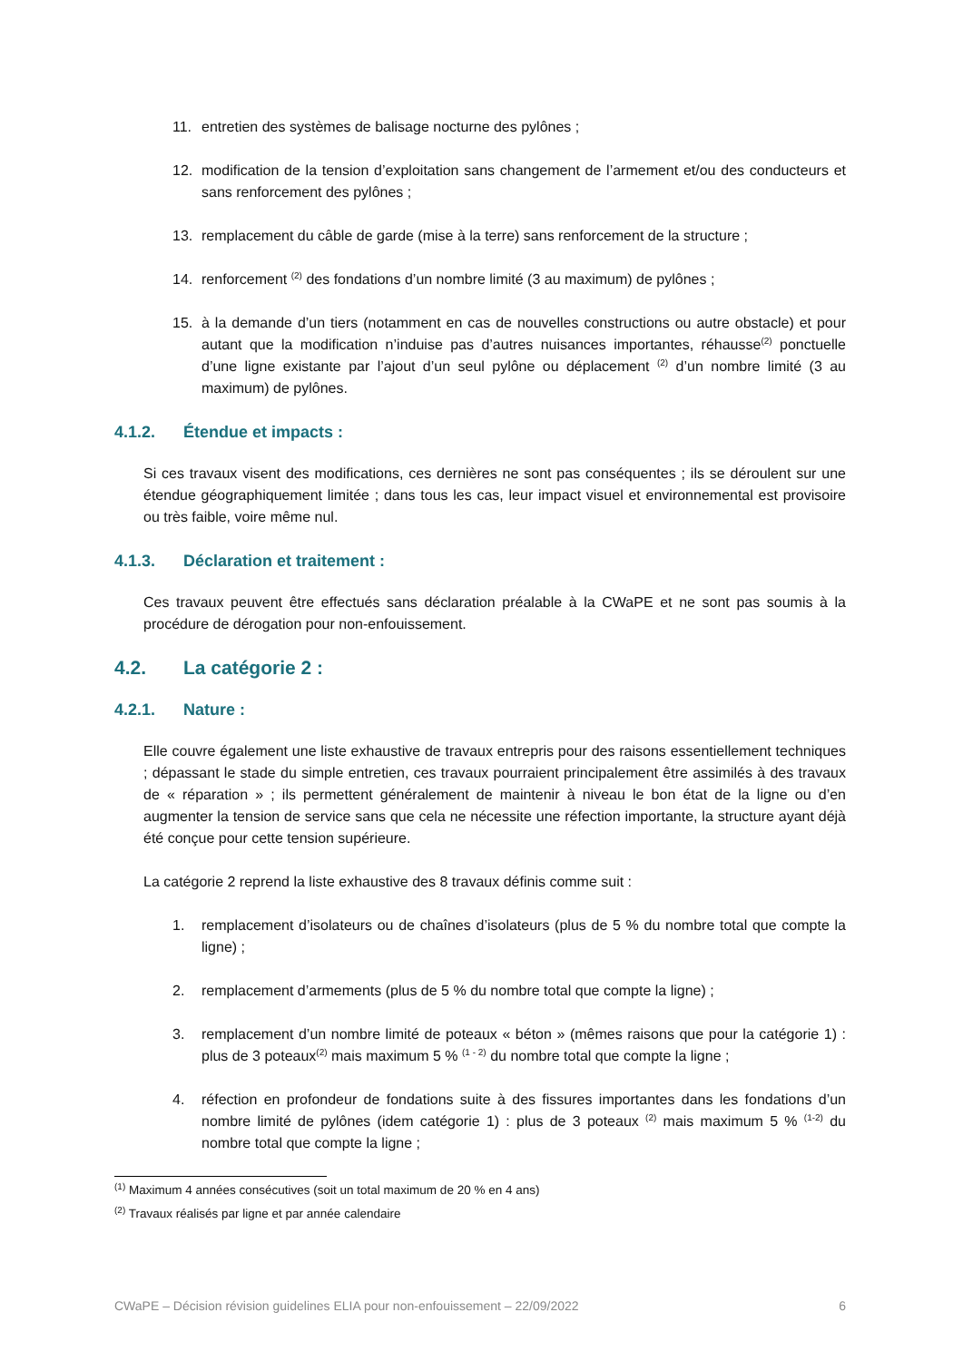11. entretien des systèmes de balisage nocturne des pylônes ;
12. modification de la tension d’exploitation sans changement de l’armement et/ou des conducteurs et sans renforcement des pylônes ;
13. remplacement du câble de garde (mise à la terre) sans renforcement de la structure ;
14. renforcement <sup>(2)</sup> des fondations d’un nombre limité (3 au maximum) de pylônes ;
15. à la demande d’un tiers (notamment en cas de nouvelles constructions ou autre obstacle) et pour autant que la modification n’induise pas d’autres nuisances importantes, réhausse<sup>(2)</sup> ponctuelle d’une ligne existante par l’ajout d’un seul pylône ou déplacement <sup>(2)</sup> d’un nombre limité (3 au maximum) de pylônes.
4.1.2. Étendue et impacts :
Si ces travaux visent des modifications, ces dernières ne sont pas conséquentes ; ils se déroulent sur une étendue géographiquement limitée ; dans tous les cas, leur impact visuel et environnemental est provisoire ou très faible, voire même nul.
4.1.3. Déclaration et traitement :
Ces travaux peuvent être effectués sans déclaration préalable à la CWaPE et ne sont pas soumis à la procédure de dérogation pour non-enfouissement.
4.2. La catégorie 2 :
4.2.1. Nature :
Elle couvre également une liste exhaustive de travaux entrepris pour des raisons essentiellement techniques ; dépassant le stade du simple entretien, ces travaux pourraient principalement être assimilés à des travaux de « réparation » ; ils permettent généralement de maintenir à niveau le bon état de la ligne ou d’en augmenter la tension de service sans que cela ne nécessite une réfection importante, la structure ayant déjà été conçue pour cette tension supérieure.
La catégorie 2 reprend la liste exhaustive des 8 travaux définis comme suit :
1. remplacement d’isolateurs ou de chaînes d’isolateurs (plus de 5 % du nombre total que compte la ligne) ;
2. remplacement d’armements (plus de 5 % du nombre total que compte la ligne) ;
3. remplacement d’un nombre limité de poteaux « béton » (mêmes raisons que pour la catégorie 1) : plus de 3 poteaux<sup>(2)</sup> mais maximum 5 % <sup>(1 - 2)</sup> du nombre total que compte la ligne ;
4. réfection en profondeur de fondations suite à des fissures importantes dans les fondations d’un nombre limité de pylônes (idem catégorie 1) : plus de 3 poteaux <sup>(2)</sup> mais maximum 5 % <sup>(1-2)</sup> du nombre total que compte la ligne ;
<sup>(1)</sup> Maximum 4 années consécutives (soit un total maximum de 20 % en 4 ans)
<sup>(2)</sup> Travaux réalisés par ligne et par année calendaire
CWaPE – Décision révision guidelines ELIA pour non-enfouissement – 22/09/2022 6